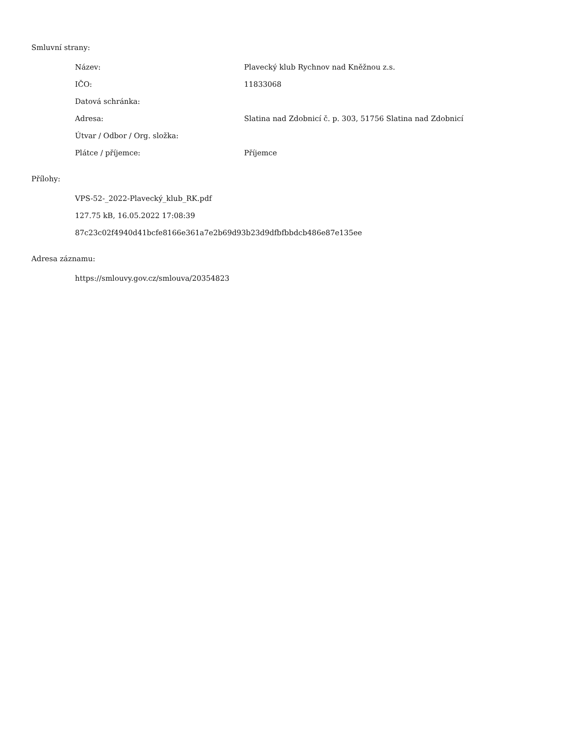Smluvní strany:
| Název: | Plavecký klub Rychnov nad Kněžnou z.s. |
| IČO: | 11833068 |
| Datová schránka: | |
| Adresa: | Slatina nad Zdobnicí č. p. 303, 51756 Slatina nad Zdobnicí |
| Útvar / Odbor / Org. složka: | |
| Plátce / příjemce: | Příjemce |
Přílohy:
VPS-52-_2022-Plavecký_klub_RK.pdf
127.75 kB, 16.05.2022 17:08:39
87c23c02f4940d41bcfe8166e361a7e2b69d93b23d9dfbfbbdcb486e87e135ee
Adresa záznamu:
https://smlouvy.gov.cz/smlouva/20354823